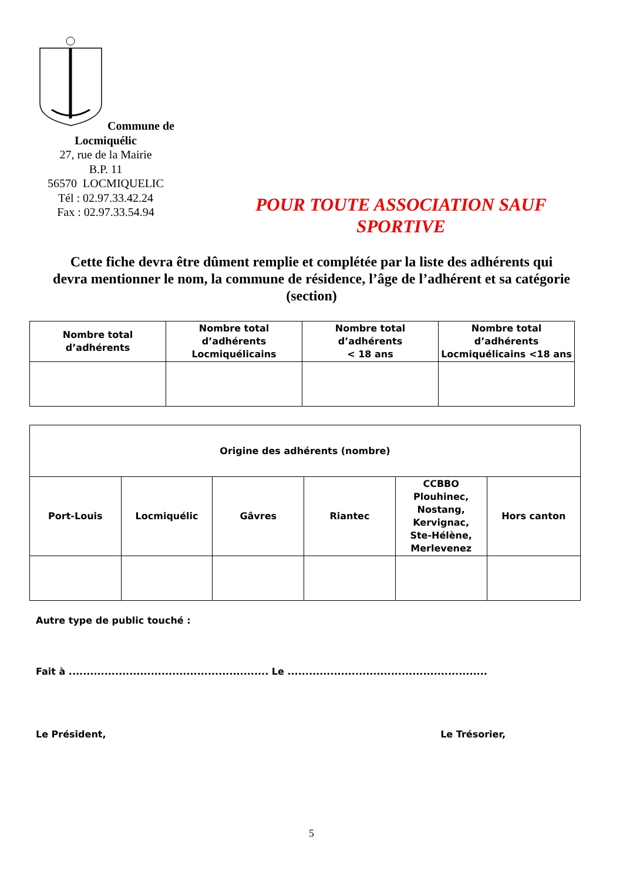Commune de Locmiquélic
27, rue de la Mairie
B.P. 11
56570 LOCMIQUELIC
Tél : 02.97.33.42.24
Fax : 02.97.33.54.94
POUR TOUTE ASSOCIATION SAUF
SPORTIVE
Cette fiche devra être dûment remplie et complétée par la liste des adhérents qui devra mentionner le nom, la commune de résidence, l’âge de l’adhérent et sa catégorie (section)
| Nombre total d’adhérents | Nombre total d’adhérents Locmiquélicains | Nombre total d’adhérents < 18 ans | Nombre total d’adhérents Locmiquélicains <18 ans |
| Origine des adhérents (nombre) | | | | | |
| Port-Louis | Locmiquélic | Gâvres | Riantec | CCBBO Plouhinec, Nostang, Kervignac, Ste-Hélène, Merlevenez | Hors canton |
Autre type de public touché :
Fait à ........................................................ Le ........................................................
Le Président, Le Trésorier,
5